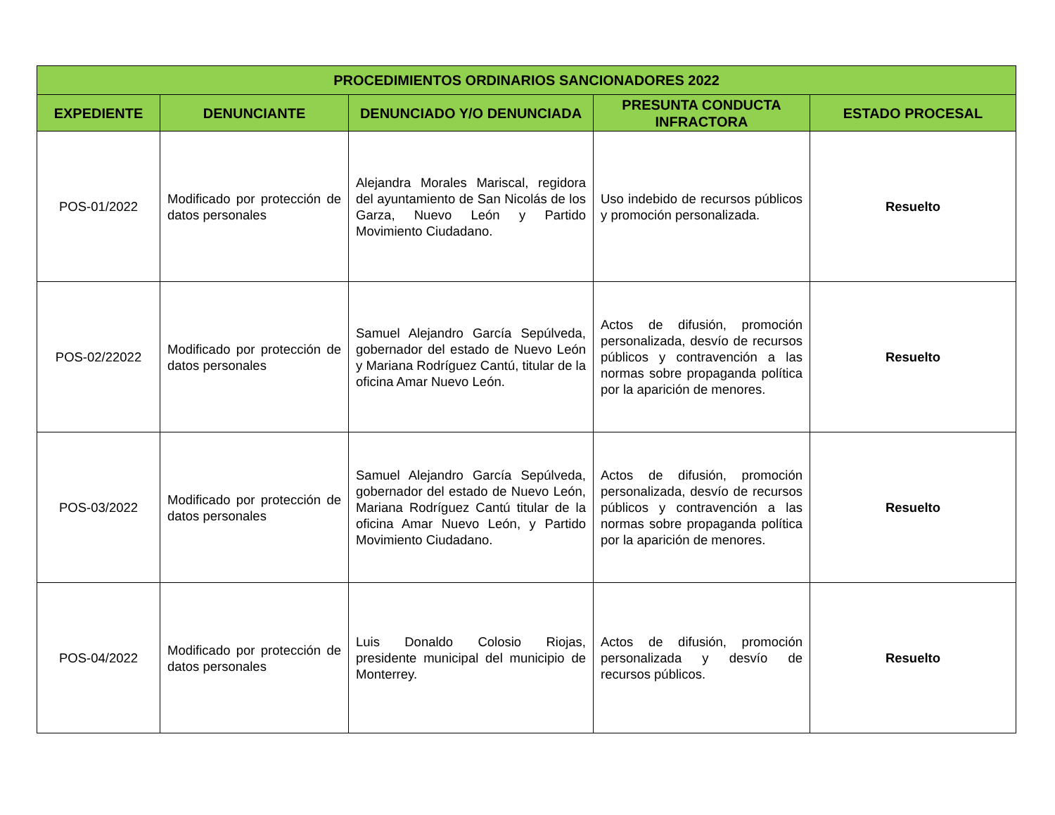| PROCEDIMIENTOS ORDINARIOS SANCIONADORES 2022 | | | | |
| --- | --- | --- | --- | --- |
| EXPEDIENTE | DENUNCIANTE | DENUNCIADO Y/O DENUNCIADA | PRESUNTA CONDUCTA INFRACTORA | ESTADO PROCESAL |
| POS-01/2022 | Modificado por protección de datos personales | Alejandra Morales Mariscal, regidora del ayuntamiento de San Nicolás de los Garza, Nuevo León y Partido Movimiento Ciudadano. | Uso indebido de recursos públicos y promoción personalizada. | Resuelto |
| POS-02/22022 | Modificado por protección de datos personales | Samuel Alejandro García Sepúlveda, gobernador del estado de Nuevo León y Mariana Rodríguez Cantú, titular de la oficina Amar Nuevo León. | Actos de difusión, promoción personalizada, desvío de recursos públicos y contravención a las normas sobre propaganda política por la aparición de menores. | Resuelto |
| POS-03/2022 | Modificado por protección de datos personales | Samuel Alejandro García Sepúlveda, gobernador del estado de Nuevo León, Mariana Rodríguez Cantú titular de la oficina Amar Nuevo León, y Partido Movimiento Ciudadano. | Actos de difusión, promoción personalizada, desvío de recursos públicos y contravención a las normas sobre propaganda política por la aparición de menores. | Resuelto |
| POS-04/2022 | Modificado por protección de datos personales | Luis Donaldo Colosio Riojas, presidente municipal del municipio de Monterrey. | Actos de difusión, promoción personalizada y desvío de recursos públicos. | Resuelto |